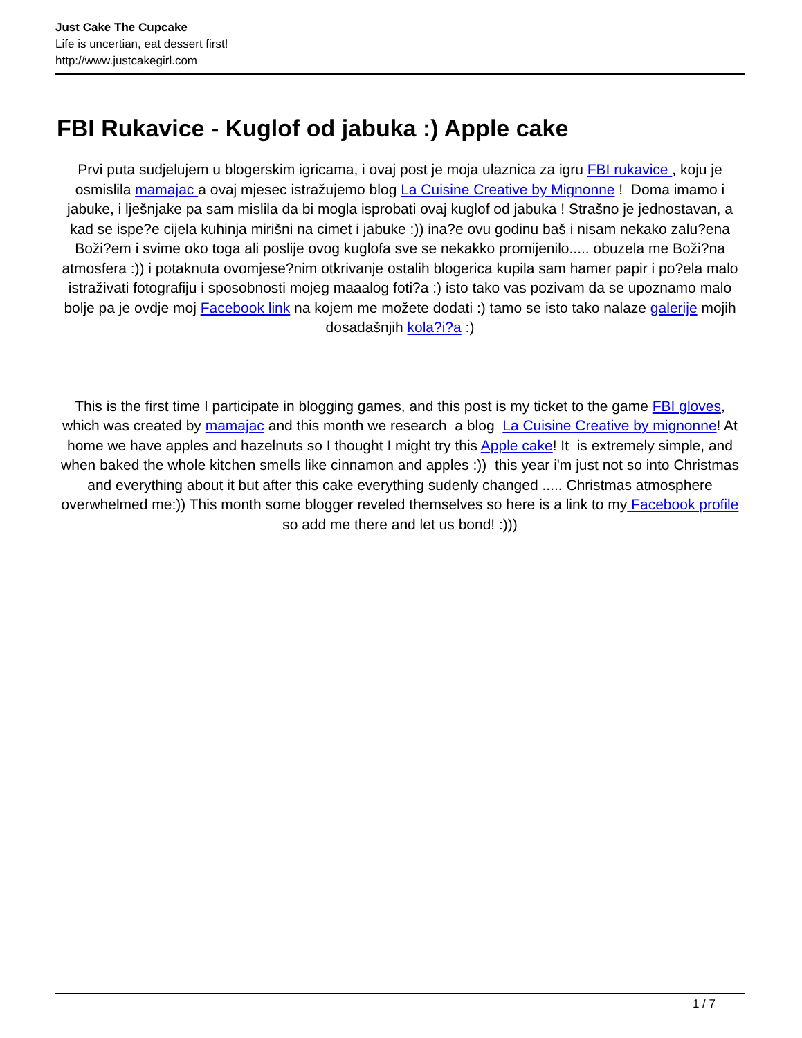Just Cake The Cupcake
Life is uncertian, eat dessert first!
http://www.justcakegirl.com
FBI Rukavice - Kuglof od jabuka :) Apple cake
Prvi puta sudjelujem u blogerskim igricama, i ovaj post je moja ulaznica za igru FBI rukavice , koju je osmislila mamajac a ovaj mjesec istražujemo blog La Cuisine Creative by Mignonne ! Doma imamo i jabuke, i lješnjake pa sam mislila da bi mogla isprobati ovaj kuglof od jabuka ! Strašno je jednostavan, a kad se ispe?e cijela kuhinja mirišni na cimet i jabuke :)) ina?e ovu godinu baš i nisam nekako zalu?ena Boži?em i svime oko toga ali poslije ovog kuglofa sve se nekakko promijenilo..... obuzela me Boži?na atmosfera :)) i potaknuta ovomjese?nim otkrivanje ostalih blogerica kupila sam hamer papir i po?ela malo istraživati fotografiju i sposobnosti mojeg maaalog foti?a :) isto tako vas pozivam da se upoznamo malo bolje pa je ovdje moj Facebook link na kojem me možete dodati :) tamo se isto tako nalaze galerije mojih dosadašnjih kola?i?a :)
This is the first time I participate in blogging games, and this post is my ticket to the game FBI gloves, which was created by mamajac and this month we research a blog La Cuisine Creative by mignonne! At home we have apples and hazelnuts so I thought I might try this Apple cake! It is extremely simple, and when baked the whole kitchen smells like cinnamon and apples :)) this year i'm just not so into Christmas and everything about it but after this cake everything sudenly changed ..... Christmas atmosphere overwhelmed me:)) This month some blogger reveled themselves so here is a link to my Facebook profile so add me there and let us bond! :)))
1 / 7